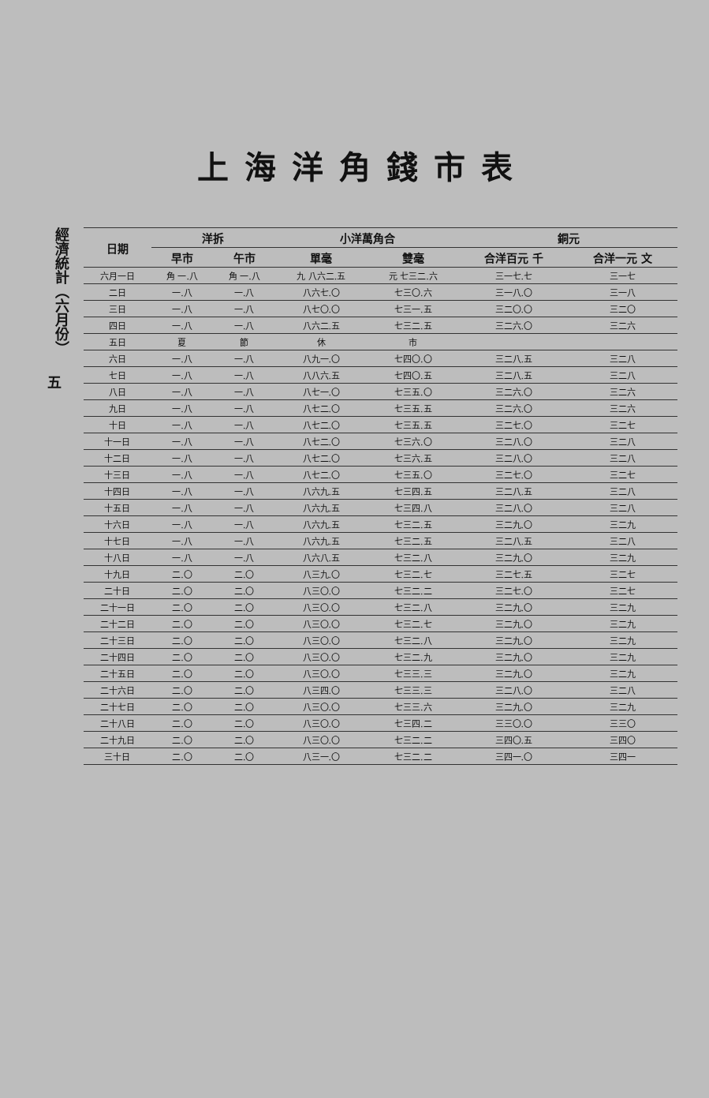上海洋角錢市表
經濟統計（六月份）
五
| 日期 | 洋拆 | | 小洋萬角合 | | 銅元 | |
| --- | --- | --- | --- | --- | --- | --- |
| | 早市 | 午市 | 單毫 | 雙毫 | 合洋百元 千 | 合洋一元 文 |
| 六月一日 | 角 一.八 | 角 一.八 | 九 八六二.五 | 元 七三二.六 | 三一七.七 | 三一七 |
| 二日 | 一.八 | 一.八 | 八六七.〇 | 七三〇.六 | 三一八.〇 | 三一八 |
| 三日 | 一.八 | 一.八 | 八七〇.〇 | 七三一.五 | 三二〇.〇 | 三二〇 |
| 四日 | 一.八 | 一.八 | 八六二.五 | 七三二.五 | 三二六.〇 | 三二六 |
| 五日 | 夏 | 節 | 休 | 市 | | |
| 六日 | 一.八 | 一.八 | 八九一.〇 | 七四〇.〇 | 三二八.五 | 三二八 |
| 七日 | 一.八 | 一.八 | 八八六.五 | 七四〇.五 | 三二八.五 | 三二八 |
| 八日 | 一.八 | 一.八 | 八七一.〇 | 七三五.〇 | 三二六.〇 | 三二六 |
| 九日 | 一.八 | 一.八 | 八七二.〇 | 七三五.五 | 三二六.〇 | 三二六 |
| 十日 | 一.八 | 一.八 | 八七二.〇 | 七三五.五 | 三二七.〇 | 三二七 |
| 十一日 | 一.八 | 一.八 | 八七二.〇 | 七三六.〇 | 三二八.〇 | 三二八 |
| 十二日 | 一.八 | 一.八 | 八七二.〇 | 七三六.五 | 三二八.〇 | 三二八 |
| 十三日 | 一.八 | 一.八 | 八七二.〇 | 七三五.〇 | 三二七.〇 | 三二七 |
| 十四日 | 一.八 | 一.八 | 八六九.五 | 七三四.五 | 三二八.五 | 三二八 |
| 十五日 | 一.八 | 一.八 | 八六九.五 | 七三四.八 | 三二八.〇 | 三二八 |
| 十六日 | 一.八 | 一.八 | 八六九.五 | 七三二.五 | 三二九.〇 | 三二九 |
| 十七日 | 一.八 | 一.八 | 八六九.五 | 七三二.五 | 三二八.五 | 三二八 |
| 十八日 | 一.八 | 一.八 | 八六八.五 | 七三二.八 | 三二九.〇 | 三二九 |
| 十九日 | 二.〇 | 二.〇 | 八三九.〇 | 七三二.七 | 三二七.五 | 三二七 |
| 二十日 | 二.〇 | 二.〇 | 八三〇.〇 | 七三二.二 | 三二七.〇 | 三二七 |
| 二十一日 | 二.〇 | 二.〇 | 八三〇.〇 | 七三二.八 | 三二九.〇 | 三二九 |
| 二十二日 | 二.〇 | 二.〇 | 八三〇.〇 | 七三二.七 | 三二九.〇 | 三二九 |
| 二十三日 | 二.〇 | 二.〇 | 八三〇.〇 | 七三二.八 | 三二九.〇 | 三二九 |
| 二十四日 | 二.〇 | 二.〇 | 八三〇.〇 | 七三二.九 | 三二九.〇 | 三二九 |
| 二十五日 | 二.〇 | 二.〇 | 八三〇.〇 | 七三三.三 | 三二九.〇 | 三二九 |
| 二十六日 | 二.〇 | 二.〇 | 八三四.〇 | 七三三.三 | 三二八.〇 | 三二八 |
| 二十七日 | 二.〇 | 二.〇 | 八三〇.〇 | 七三三.六 | 三二九.〇 | 三二九 |
| 二十八日 | 二.〇 | 二.〇 | 八三〇.〇 | 七三四.二 | 三三〇.〇 | 三三〇 |
| 二十九日 | 二.〇 | 二.〇 | 八三〇.〇 | 七三二.二 | 三四〇.五 | 三四〇 |
| 三十日 | 二.〇 | 二.〇 | 八三一.〇 | 七三二.二 | 三四一.〇 | 三四一 |